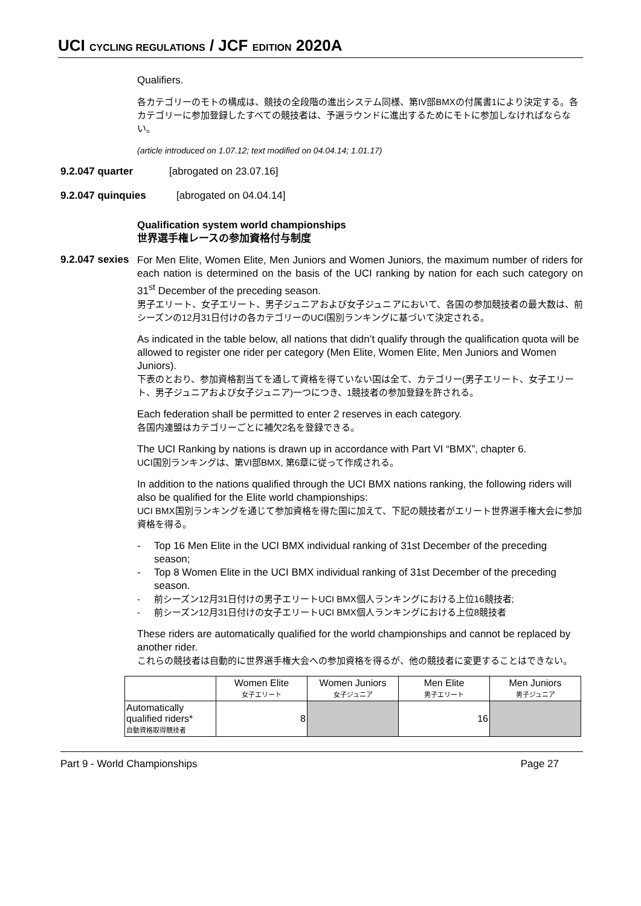UCI CYCLING REGULATIONS / JCF EDITION 2020A
Qualifiers.
各カテゴリーのモトの構成は、競技の全段階の進出システム同様、第IV部BMXの付属書1により決定する。各カテゴリーに参加登録したすべての競技者は、予選ラウンドに進出するためにモトに参加しなければならない。
(article introduced on 1.07.12; text modified on 04.04.14; 1.01.17)
9.2.047 quarter [abrogated on 23.07.16]
9.2.047 quinquies [abrogated on 04.04.14]
Qualification system world championships
世界選手権レースの参加資格付与制度
9.2.047 sexies
For Men Elite, Women Elite, Men Juniors and Women Juniors, the maximum number of riders for each nation is determined on the basis of the UCI ranking by nation for each such category on 31<sup>st</sup> December of the preceding season.
男子エリート、女子エリート、男子ジュニアおよび女子ジュニアにおいて、各国の参加競技者の最大数は、前シーズンの12月31日付けの各カテゴリーのUCI国別ランキングに基づいて決定される。
As indicated in the table below, all nations that didn’t qualify through the qualification quota will be allowed to register one rider per category (Men Elite, Women Elite, Men Juniors and Women Juniors).
下表のとおり、参加資格割当てを通して資格を得ていない国は全て、カテゴリー(男子エリート、女子エリート、男子ジュニアおよび女子ジュニア)一つにつき、1競技者の参加登録を許される。
Each federation shall be permitted to enter 2 reserves in each category.
各国内連盟はカテゴリーごとに補欠2名を登録できる。
The UCI Ranking by nations is drawn up in accordance with Part VI “BMX”, chapter 6.
UCI国別ランキングは、第VI部BMX, 第6章に従って作成される。
In addition to the nations qualified through the UCI BMX nations ranking, the following riders will also be qualified for the Elite world championships:
UCI BMX国別ランキングを通じて参加資格を得た国に加えて、下記の競技者がエリート世界選手権大会に参加資格を得る。
- Top 16 Men Elite in the UCI BMX individual ranking of 31st December of the preceding season;
- Top 8 Women Elite in the UCI BMX individual ranking of 31st December of the preceding season.
- 前シーズン12月31日付けの男子エリートUCI BMX個人ランキングにおける上位16競技者;
- 前シーズン12月31日付けの女子エリートUCI BMX個人ランキングにおける上位8競技者
These riders are automatically qualified for the world championships and cannot be replaced by another rider.
これらの競技者は自動的に世界選手権大会への参加資格を得るが、他の競技者に変更することはできない。
| | Women Elite 女子エリート | Women Juniors 女子ジュニア | Men Elite 男子エリート | Men Juniors 男子ジュニア |
| --- | --- | --- | --- | --- |
| Automatically qualified riders* 自動資格取得競技者 | 8 | | 16 | |
Part 9 - World Championships Page 27